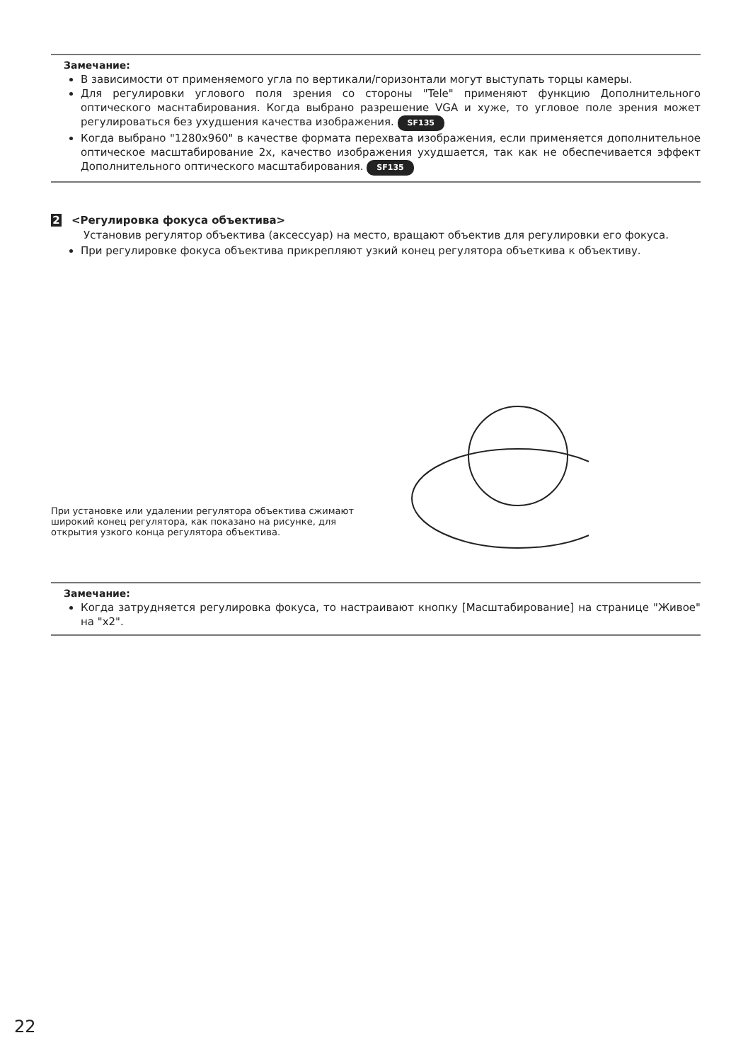Замечание:
В зависимости от применяемого угла по вертикали/горизонтали могут выступать торцы камеры.
Для регулировки углового поля зрения со стороны "Tele" применяют функцию Дополнительного оптического маснтабирования. Когда выбрано разрешение VGA и хуже, то угловое поле зрения может регулироваться без ухудшения качества изображения. SF135
Когда выбрано "1280x960" в качестве формата перехвата изображения, если применяется дополнительное оптическое масштабирование 2x, качество изображения ухудшается, так как не обеспечивается эффект Дополнительного оптического масштабирования. SF135
2 <Регулировка фокуса объектива>
Установив регулятор объектива (аксессуар) на место, вращают объектив для регулировки его фокуса.
При регулировке фокуса объектива прикрепляют узкий конец регулятора объеткива к объективу.
При установке или удалении регулятора объектива сжимают широкий конец регулятора, как показано на рисунке, для открытия узкого конца регулятора объектива.
Замечание:
Когда затрудняется регулировка фокуса, то настраивают кнопку [Масштабирование] на странице "Живое" на "x2".
22